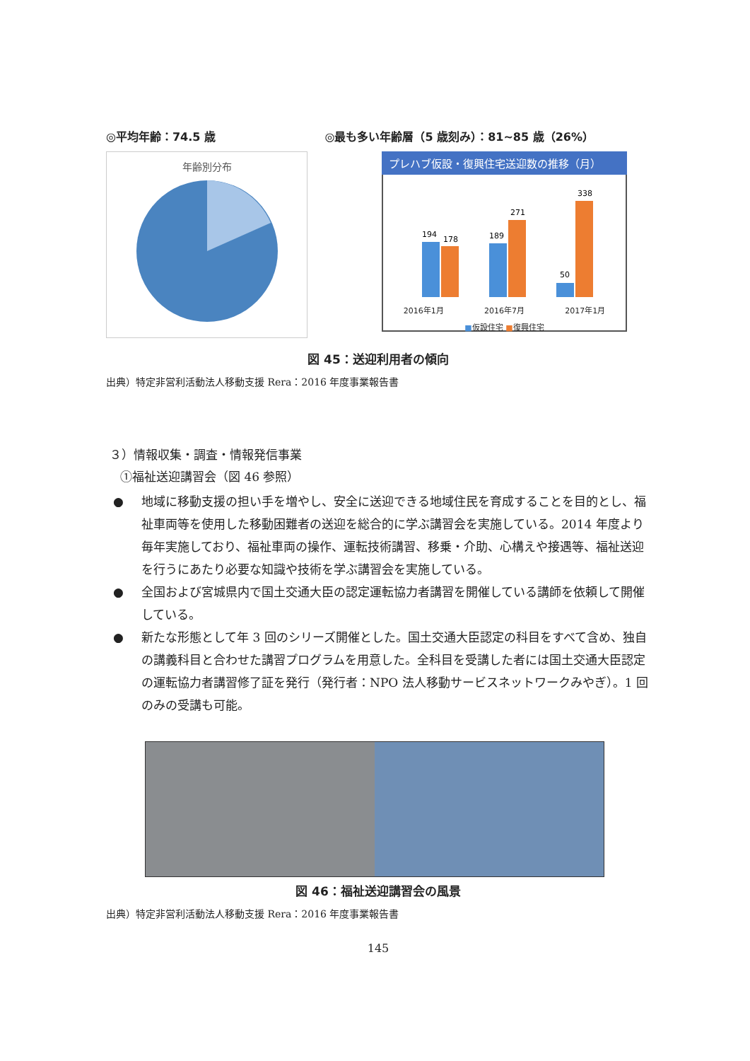◎平均年齢：74.5 歳 ◎最も多い年齢層（5 歳刻み）：81~85 歳（26%）
年齢別分布
91~ 3% ~49 4% 50~55 4% 56~60 7% 61~65 5% 66~70 8% 71~75 9% 76~80 18% 81~85 26% 86~90 16%
プレハブ仮設・復興住宅送迎数の推移（月）
194
178
189
271
50
338
2016年1月 2016年7月 2017年1月
■仮設住宅 ■復興住宅
図 45：送迎利用者の傾向
出典）特定非営利活動法人移動支援 Rera：2016 年度事業報告書
３）情報収集・調査・情報発信事業
①福祉送迎講習会（図 46 参照）
● 地域に移動支援の担い手を増やし、安全に送迎できる地域住民を育成することを目的とし、福祉車両等を使用した移動困難者の送迎を総合的に学ぶ講習会を実施している。2014 年度より毎年実施しており、福祉車両の操作、運転技術講習、移乗・介助、心構えや接遇等、福祉送迎を行うにあたり必要な知識や技術を学ぶ講習会を実施している。
● 全国および宮城県内で国土交通大臣の認定運転協力者講習を開催している講師を依頼して開催している。
● 新たな形態として年 3 回のシリーズ開催とした。国土交通大臣認定の科目をすべて含め、独自の講義科目と合わせた講習プログラムを用意した。全科目を受講した者には国土交通大臣認定の運転協力者講習修了証を発行（発行者：NPO 法人移動サービスネットワークみやぎ）。1 回のみの受講も可能。
図 46：福祉送迎講習会の風景
出典）特定非営利活動法人移動支援 Rera：2016 年度事業報告書
145